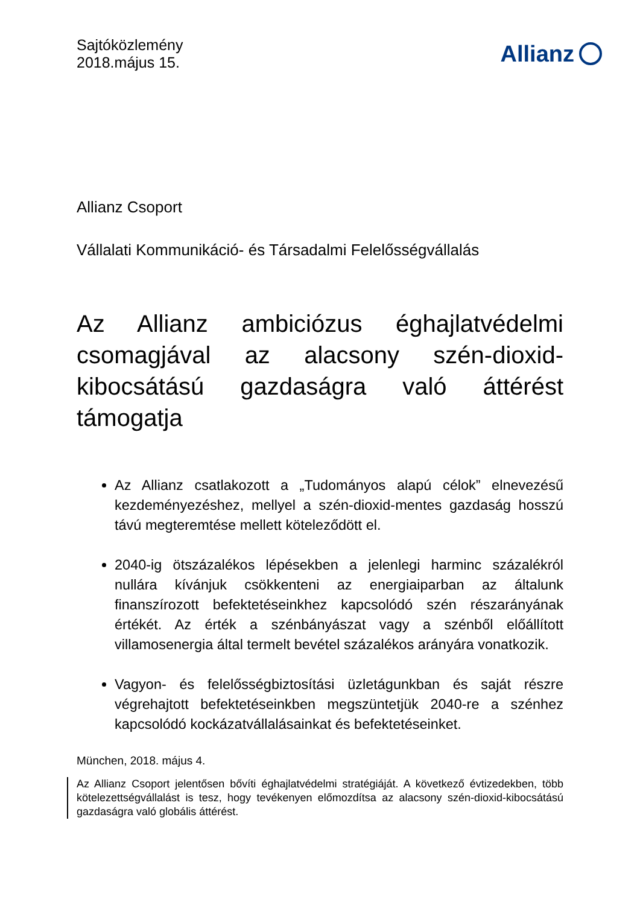Sajtóközlemény
2018.május 15.
Allianz
Allianz Csoport
Vállalati Kommunikáció- és Társadalmi Felelősségvállalás
Az Allianz ambiciózus éghajlatvédelmi csomagjával az alacsony szén-dioxid-kibocsátású gazdaságra való áttérést támogatja
Az Allianz csatlakozott a „Tudományos alapú célok” elnevezésű kezdeményezéshez, mellyel a szén-dioxid-mentes gazdaság hosszú távú megteremtése mellett köteleződött el.
2040-ig ötszázalékos lépésekben a jelenlegi harminc százalékról nullára kívánjuk csökkenteni az energiaiparban az általunk finanszírozott befektetéseinkhez kapcsolódó szén részarányának értékét. Az érték a szénbányászat vagy a szénből előállított villamosenergia által termelt bevétel százalékos arányára vonatkozik.
Vagyon- és felelősségbiztosítási üzletágunkban és saját részre végrehajtott befektetéseinkben megszüntetjük 2040-re a szénhez kapcsolódó kockázatvállalásainkat és befektetéseinket.
München, 2018. május 4.
Az Allianz Csoport jelentősen bővíti éghajlatvédelmi stratégiáját. A következő évtizedekben, több kötelezettségvállalást is tesz, hogy tevékenyen előmozdítsa az alacsony szén-dioxid-kibocsátású gazdaságra való globális áttérést.